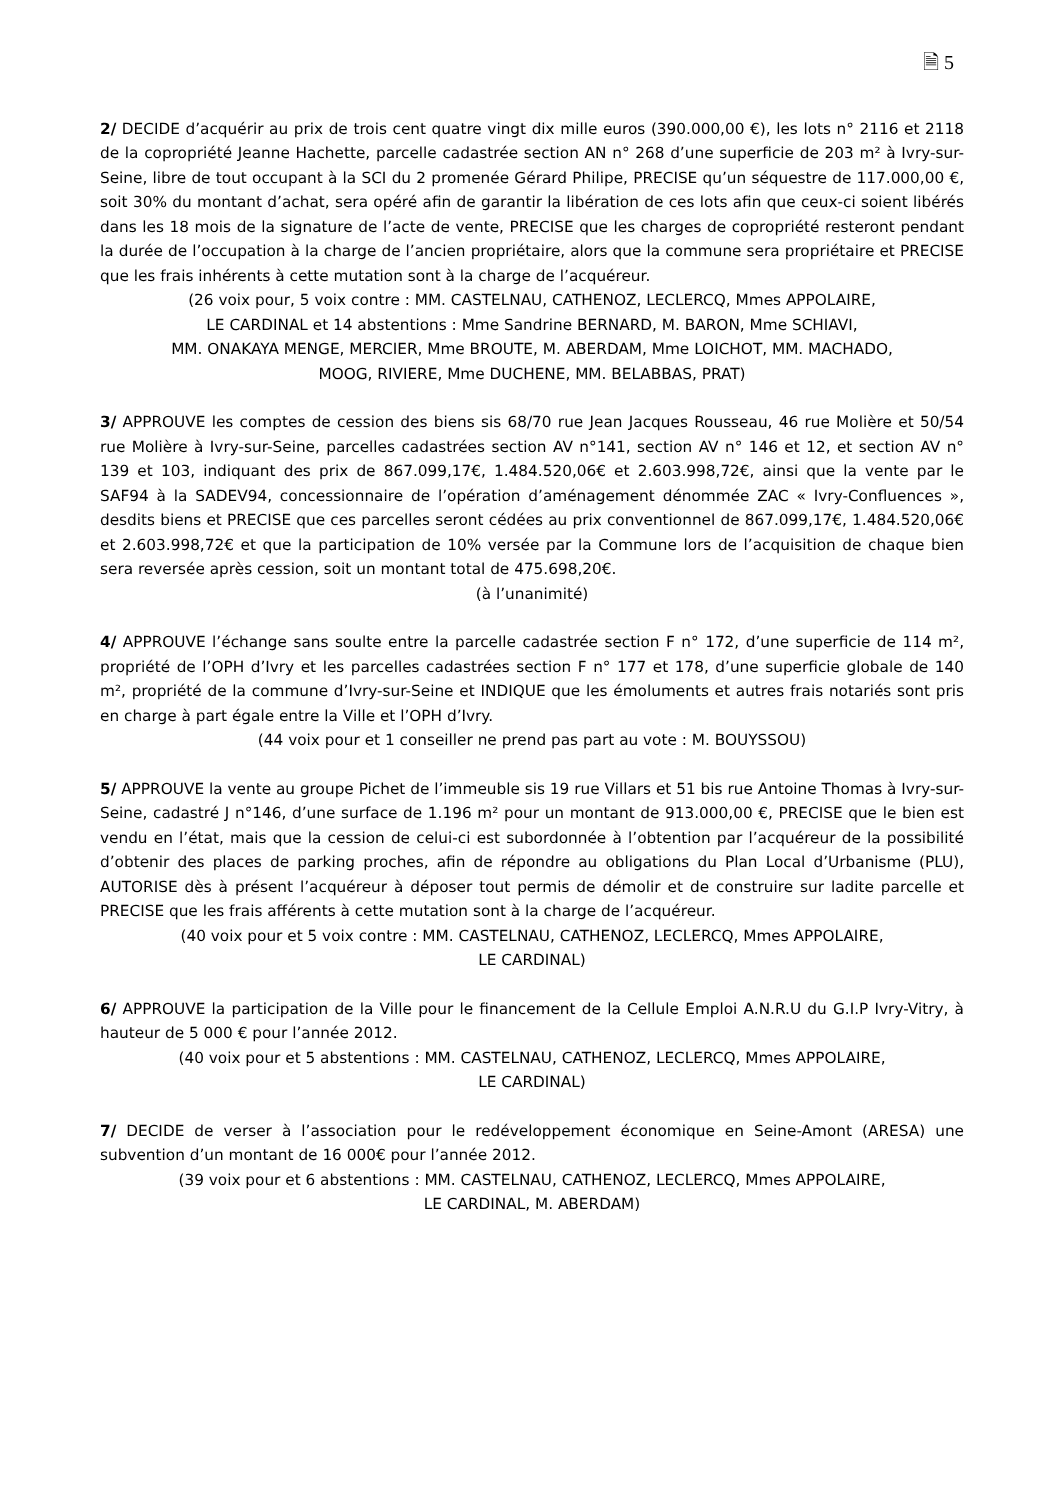🗎 5
2/ DECIDE d’acquérir au prix de trois cent quatre vingt dix mille euros (390.000,00 €), les lots n° 2116 et 2118 de la copropriété Jeanne Hachette, parcelle cadastrée section AN n° 268 d’une superficie de 203 m² à Ivry-sur-Seine, libre de tout occupant à la SCI du 2 promenée Gérard Philipe, PRECISE qu’un séquestre de 117.000,00 €, soit 30% du montant d’achat, sera opéré afin de garantir la libération de ces lots afin que ceux-ci soient libérés dans les 18 mois de la signature de l’acte de vente, PRECISE que les charges de copropriété resteront pendant la durée de l’occupation à la charge de l’ancien propriétaire, alors que la commune sera propriétaire et PRECISE que les frais inhérents à cette mutation sont à la charge de l’acquéreur.
(26 voix pour, 5 voix contre : MM. CASTELNAU, CATHENOZ, LECLERCQ, Mmes APPOLAIRE,
LE CARDINAL et 14 abstentions : Mme Sandrine BERNARD, M. BARON, Mme SCHIAVI,
MM. ONAKAYA MENGE, MERCIER, Mme BROUTE, M. ABERDAM, Mme LOICHOT, MM. MACHADO,
MOOG, RIVIERE, Mme DUCHENE, MM. BELABBAS, PRAT)
3/ APPROUVE les comptes de cession des biens sis 68/70 rue Jean Jacques Rousseau, 46 rue Molière et 50/54 rue Molière à Ivry-sur-Seine, parcelles cadastrées section AV n°141, section AV n° 146 et 12, et section AV n° 139 et 103, indiquant des prix de 867.099,17€, 1.484.520,06€ et 2.603.998,72€, ainsi que la vente par le SAF94 à la SADEV94, concessionnaire de l’opération d’aménagement dénommée ZAC « Ivry-Confluences », desdits biens et PRECISE que ces parcelles seront cédées au prix conventionnel de 867.099,17€, 1.484.520,06€ et 2.603.998,72€ et que la participation de 10% versée par la Commune lors de l’acquisition de chaque bien sera reversée après cession, soit un montant total de 475.698,20€.
(à l’unanimité)
4/ APPROUVE l’échange sans soulte entre la parcelle cadastrée section F n° 172, d’une superficie de 114 m², propriété de l’OPH d’Ivry et les parcelles cadastrées section F n° 177 et 178, d’une superficie globale de 140 m², propriété de la commune d’Ivry-sur-Seine et INDIQUE que les émoluments et autres frais notariés sont pris en charge à part égale entre la Ville et l’OPH d’Ivry.
(44 voix pour et 1 conseiller ne prend pas part au vote : M. BOUYSSOU)
5/ APPROUVE la vente au groupe Pichet de l’immeuble sis 19 rue Villars et 51 bis rue Antoine Thomas à Ivry-sur-Seine, cadastré J n°146, d’une surface de 1.196 m² pour un montant de 913.000,00 €, PRECISE que le bien est vendu en l’état, mais que la cession de celui-ci est subordonnée à l’obtention par l’acquéreur de la possibilité d’obtenir des places de parking proches, afin de répondre au obligations du Plan Local d’Urbanisme (PLU), AUTORISE dès à présent l’acquéreur à déposer tout permis de démolir et de construire sur ladite parcelle et PRECISE que les frais afférents à cette mutation sont à la charge de l’acquéreur.
(40 voix pour et 5 voix contre : MM. CASTELNAU, CATHENOZ, LECLERCQ, Mmes APPOLAIRE,
LE CARDINAL)
6/ APPROUVE la participation de la Ville pour le financement de la Cellule Emploi A.N.R.U du G.I.P Ivry-Vitry, à hauteur de 5 000 € pour l’année 2012.
(40 voix pour et 5 abstentions : MM. CASTELNAU, CATHENOZ, LECLERCQ, Mmes APPOLAIRE,
LE CARDINAL)
7/ DECIDE de verser à l’association pour le redéveloppement économique en Seine-Amont (ARESA) une subvention d’un montant de 16 000€ pour l’année 2012.
(39 voix pour et 6 abstentions : MM. CASTELNAU, CATHENOZ, LECLERCQ, Mmes APPOLAIRE,
LE CARDINAL, M. ABERDAM)